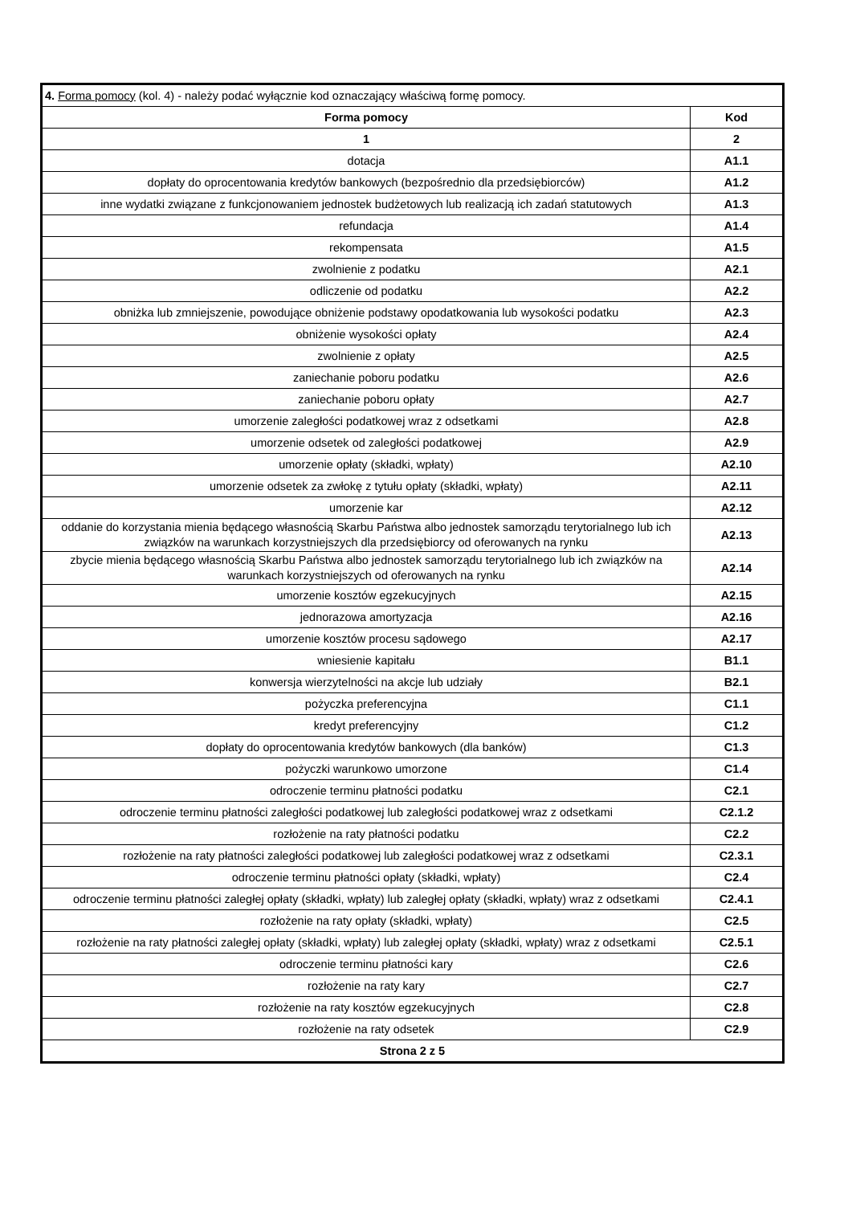| 4. Forma pomocy (kol. 4) - należy podać wyłącznie kod oznaczający właściwą formę pomocy. | |
| Forma pomocy | Kod |
| 1 | 2 |
| dotacja | A1.1 |
| dopłaty do oprocentowania kredytów bankowych (bezpośrednio dla przedsiębiorców) | A1.2 |
| inne wydatki związane z funkcjonowaniem jednostek budżetowych lub realizacją ich zadań statutowych | A1.3 |
| refundacja | A1.4 |
| rekompensata | A1.5 |
| zwolnienie z podatku | A2.1 |
| odliczenie od podatku | A2.2 |
| obniżka lub zmniejszenie, powodujące obniżenie podstawy opodatkowania lub wysokości podatku | A2.3 |
| obniżenie wysokości opłaty | A2.4 |
| zwolnienie z opłaty | A2.5 |
| zaniechanie poboru podatku | A2.6 |
| zaniechanie poboru opłaty | A2.7 |
| umorzenie zaległości podatkowej wraz z odsetkami | A2.8 |
| umorzenie odsetek od zaległości podatkowej | A2.9 |
| umorzenie opłaty (składki, wpłaty) | A2.10 |
| umorzenie odsetek za zwłokę z tytułu opłaty (składki, wpłaty) | A2.11 |
| umorzenie kar | A2.12 |
| oddanie do korzystania mienia będącego własnością Skarbu Państwa albo jednostek samorządu terytorialnego lub ich związków na warunkach korzystniejszych dla przedsiębiorcy od oferowanych na rynku | A2.13 |
| zbycie mienia będącego własnością Skarbu Państwa albo jednostek samorządu terytorialnego lub ich związków na warunkach korzystniejszych od oferowanych na rynku | A2.14 |
| umorzenie kosztów egzekucyjnych | A2.15 |
| jednorazowa amortyzacja | A2.16 |
| umorzenie kosztów procesu sądowego | A2.17 |
| wniesienie kapitału | B1.1 |
| konwersja wierzytelności na akcje lub udziały | B2.1 |
| pożyczka preferencyjna | C1.1 |
| kredyt preferencyjny | C1.2 |
| dopłaty do oprocentowania kredytów bankowych (dla banków) | C1.3 |
| pożyczki warunkowo umorzone | C1.4 |
| odroczenie terminu płatności podatku | C2.1 |
| odroczenie terminu płatności zaległości podatkowej lub zaległości podatkowej wraz z odsetkami | C2.1.2 |
| rozłożenie na raty płatności podatku | C2.2 |
| rozłożenie na raty płatności zaległości podatkowej lub zaległości podatkowej wraz z odsetkami | C2.3.1 |
| odroczenie terminu płatności opłaty (składki, wpłaty) | C2.4 |
| odroczenie terminu płatności zaległej opłaty (składki, wpłaty) lub zaległej opłaty (składki, wpłaty) wraz z odsetkami | C2.4.1 |
| rozłożenie na raty opłaty (składki, wpłaty) | C2.5 |
| rozłożenie na raty płatności zaległej opłaty (składki, wpłaty) lub zaległej opłaty (składki, wpłaty) wraz z odsetkami | C2.5.1 |
| odroczenie terminu płatności kary | C2.6 |
| rozłożenie na raty kary | C2.7 |
| rozłożenie na raty kosztów egzekucyjnych | C2.8 |
| rozłożenie na raty odsetek | C2.9 |
| Strona 2 z 5 | |